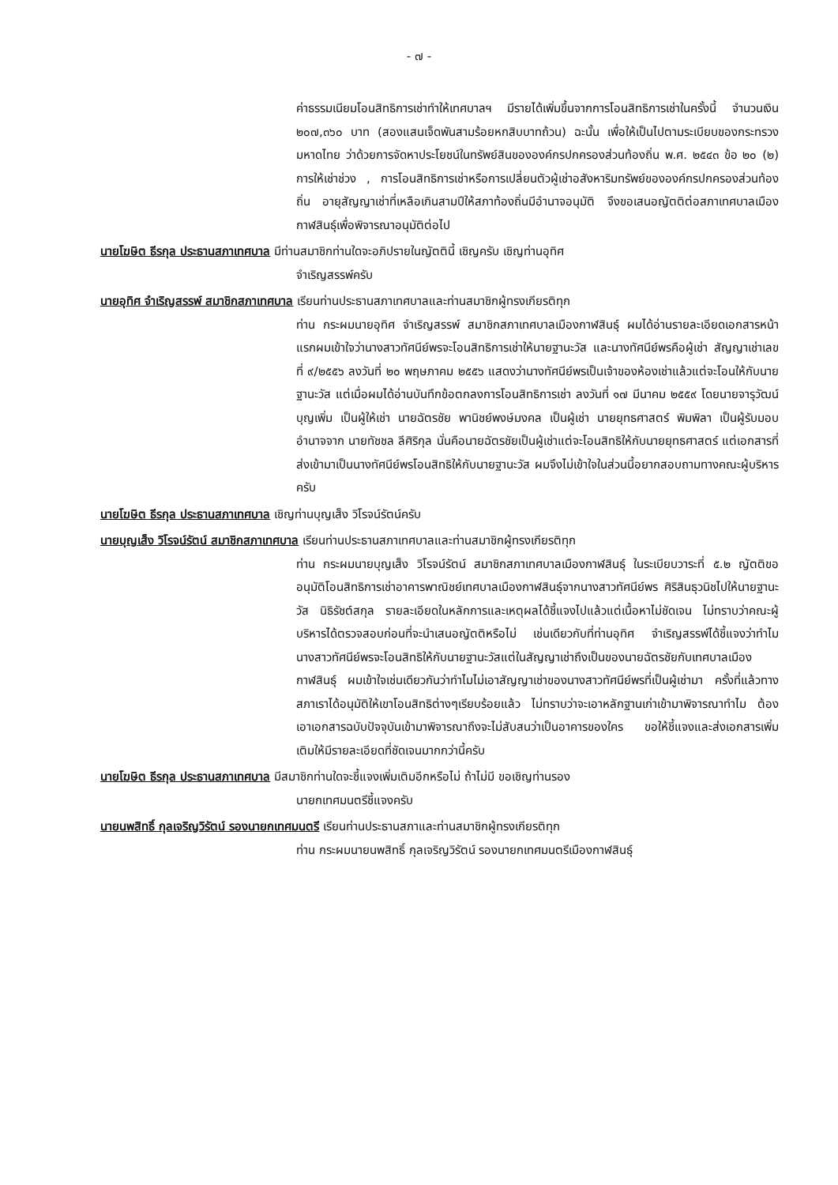- ๗ -
ค่าธรรมเนียมโอนสิทธิการเช่าทำให้เทศบาลฯ มีรายได้เพิ่มขึ้นจากการโอนสิทธิการเช่าในครั้งนี้ จำนวนเงิน ๒๐๗,๓๖๐ บาท (สองแสนเจ็ดพันสามร้อยหกสิบบาทถ้วน) ฉะนั้น เพื่อให้เป็นไปตามระเบียบของกระทรวงมหาดไทย ว่าด้วยการจัดหาประโยชน์ในทรัพย์สินขององค์กรปกครองส่วนท้องถิ่น พ.ศ. ๒๕๔๓ ข้อ ๒๐ (๒) การให้เช่าช่วง , การโอนสิทธิการเช่าหรือการเปลี่ยนตัวผู้เช่าอสังหาริมทรัพย์ขององค์กรปกครองส่วนท้องถิ่น อายุสัญญาเช่าที่เหลือเกินสามปีให้สภาท้องถิ่นมีอำนาจอนุมัติ จึงขอเสนอญัตติต่อสภาเทศบาลเมืองกาฬสินธุ์เพื่อพิจารณาอนุมัติต่อไป
นายโฆษิต ธีรกุล ประธานสภาเทศบาล มีท่านสมาชิกท่านใดจะอภิปรายในญัตตินี้ เชิญครับ เชิญท่านอุทิศ
จำเริญสรรพ์ครับ
นายอุทิศ จำเริญสรรพ์ สมาชิกสภาเทศบาล เรียนท่านประธานสภาเทศบาลและท่านสมาชิกผู้ทรงเกียรติทุก
ท่าน กระผมนายอุทิศ จำเริญสรรพ์ สมาชิกสภาเทศบาลเมืองกาฬสินธุ์ ผมได้อ่านรายละเอียดเอกสารหน้าแรกผมเข้าใจว่านางสาวทัศนีย์พรจะโอนสิทธิการเช่าให้นายฐานะวัส และนางทัศนีย์พรคือผู้เช่า สัญญาเช่าเลขที่ ๙/๒๕๕๖ ลงวันที่ ๒๐ พฤษภาคม ๒๕๕๖ แสดงว่านางทัศนีย์พรเป็นเจ้าของห้องเช่าแล้วแต่จะโอนให้กับนายฐานะวัส แต่เมื่อผมได้อ่านบันทึกข้อตกลงการโอนสิทธิการเช่า ลงวันที่ ๑๗ มีนาคม ๒๕๕๙ โดยนายจารุวัฒน์ บุญเพิ่ม เป็นผู้ให้เช่า นายฉัตรชัย พานิชย์พงษ์มงคล เป็นผู้เช่า นายยุทธศาสตร์ พิมพิลา เป็นผู้รับมอบอำนาจจาก นายทัชชล ลีศิริกุล นั่นคือนายฉัตรชัยเป็นผู้เช่าแต่จะโอนสิทธิให้กับนายยุทธศาสตร์ แต่เอกสารที่ส่งเข้ามาเป็นนางทัศนีย์พรโอนสิทธิให้กับนายฐานะวัส ผมจึงไม่เข้าใจในส่วนนี้อยากสอบถามทางคณะผู้บริหารครับ
นายโฆษิต ธีรกุล ประธานสภาเทศบาล เชิญท่านบุญเส็ง วิโรจน์รัตน์ครับ
นายบุญเส็ง วิโรจน์รัตน์ สมาชิกสภาเทศบาล เรียนท่านประธานสภาเทศบาลและท่านสมาชิกผู้ทรงเกียรติทุก
ท่าน กระผมนายบุญเส็ง วิโรจน์รัตน์ สมาชิกสภาเทศบาลเมืองกาฬสินธุ์ ในระเบียบวาระที่ ๕.๒ ญัตติขออนุมัติโอนสิทธิการเช่าอาคารพาณิชย์เทศบาลเมืองกาฬสินธุ์จากนางสาวทัศนีย์พร ศิริสินธุวนิชไปให้นายฐานะวัส นิธิรัชต์สกุล รายละเอียดในหลักการและเหตุผลได้ชี้แจงไปแล้วแต่เนื้อหาไม่ชัดเจน ไม่ทราบว่าคณะผู้บริหารได้ตรวจสอบก่อนที่จะนำเสนอญัตติหรือไม่ เช่นเดียวกับที่ท่านอุทิศ จำเริญสรรพ์ได้ชี้แจงว่าทำไมนางสาวทัศนีย์พรจะโอนสิทธิให้กับนายฐานะวัสแต่ในสัญญาเช่าถึงเป็นของนายฉัตรชัยกับเทศบาลเมืองกาฬสินธุ์ ผมเข้าใจเช่นเดียวกันว่าทำไมไม่เอาสัญญาเช่าของนางสาวทัศนีย์พรที่เป็นผู้เช่ามา ครั้งที่แล้วทางสภาเราได้อนุมัติให้เขาโอนสิทธิต่างๆเรียบร้อยแล้ว ไม่ทราบว่าจะเอาหลักฐานเก่าเข้ามาพิจารณาทำไม ต้องเอาเอกสารฉบับปัจจุบันเข้ามาพิจารณาถึงจะไม่สับสนว่าเป็นอาคารของใคร ขอให้ชี้แจงและส่งเอกสารเพิ่มเติมให้มีรายละเอียดที่ชัดเจนมากกว่านี้ครับ
นายโฆษิต ธีรกุล ประธานสภาเทศบาล มีสมาชิกท่านใดจะชี้แจงเพิ่มเติมอีกหรือไม่ ถ้าไม่มี ขอเชิญท่านรอง
นายกเทศมนตรีชี้แจงครับ
นายนพสิทธิ์ กุลเจริญวิรัตน์ รองนายกเทศมนตรี เรียนท่านประธานสภาและท่านสมาชิกผู้ทรงเกียรติทุก
ท่าน กระผมนายนพสิทธิ์ กุลเจริญวิรัตน์ รองนายกเทศมนตรีเมืองกาฬสินธุ์